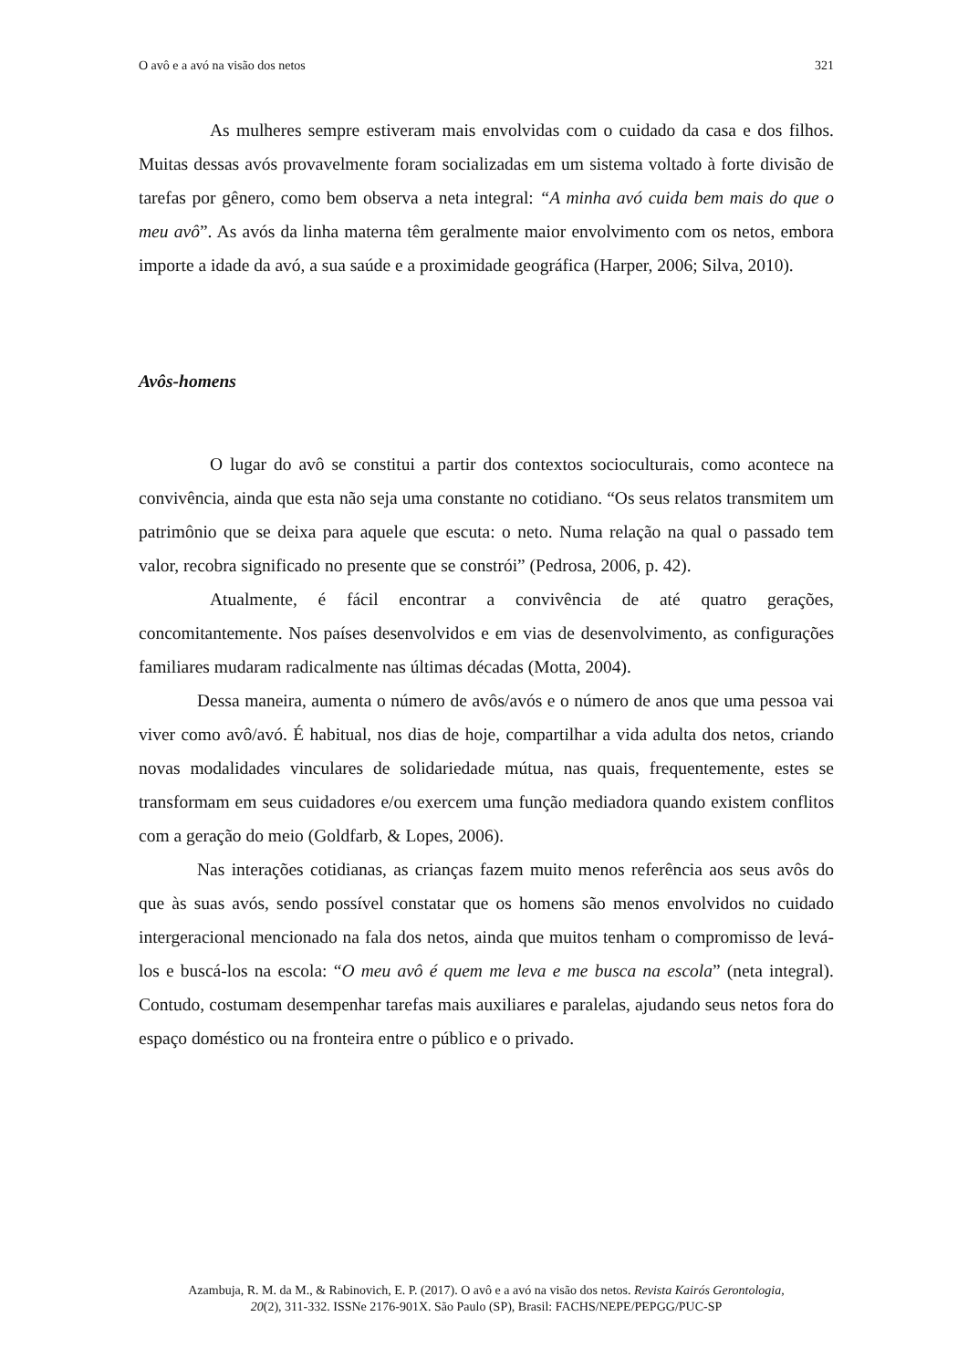O avô e a avó na visão dos netos 321
As mulheres sempre estiveram mais envolvidas com o cuidado da casa e dos filhos. Muitas dessas avós provavelmente foram socializadas em um sistema voltado à forte divisão de tarefas por gênero, como bem observa a neta integral: “A minha avó cuida bem mais do que o meu avô”. As avós da linha materna têm geralmente maior envolvimento com os netos, embora importe a idade da avó, a sua saúde e a proximidade geográfica (Harper, 2006; Silva, 2010).
Avôs-homens
O lugar do avô se constitui a partir dos contextos socioculturais, como acontece na convivência, ainda que esta não seja uma constante no cotidiano. “Os seus relatos transmitem um patrimônio que se deixa para aquele que escuta: o neto. Numa relação na qual o passado tem valor, recobra significado no presente que se constrói” (Pedrosa, 2006, p. 42).
Atualmente, é fácil encontrar a convivência de até quatro gerações, concomitantemente. Nos países desenvolvidos e em vias de desenvolvimento, as configurações familiares mudaram radicalmente nas últimas décadas (Motta, 2004).
Dessa maneira, aumenta o número de avôs/avós e o número de anos que uma pessoa vai viver como avô/avó. É habitual, nos dias de hoje, compartilhar a vida adulta dos netos, criando novas modalidades vinculares de solidariedade mútua, nas quais, frequentemente, estes se transformam em seus cuidadores e/ou exercem uma função mediadora quando existem conflitos com a geração do meio (Goldfarb, & Lopes, 2006).
Nas interações cotidianas, as crianças fazem muito menos referência aos seus avôs do que às suas avós, sendo possível constatar que os homens são menos envolvidos no cuidado intergeracional mencionado na fala dos netos, ainda que muitos tenham o compromisso de levá-los e buscá-los na escola: “O meu avô é quem me leva e me busca na escola” (neta integral). Contudo, costumam desempenhar tarefas mais auxiliares e paralelas, ajudando seus netos fora do espaço doméstico ou na fronteira entre o público e o privado.
Azambuja, R. M. da M., & Rabinovich, E. P. (2017). O avô e a avó na visão dos netos. Revista Kairós Gerontologia,
20(2), 311-332. ISSNe 2176-901X. São Paulo (SP), Brasil: FACHS/NEPE/PEPGG/PUC-SP